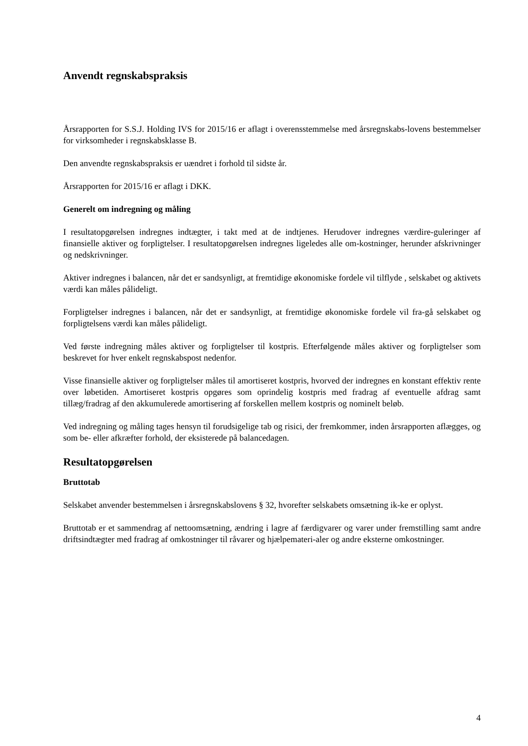Anvendt regnskabspraksis
Årsrapporten for S.S.J. Holding IVS for 2015/16 er aflagt i overensstemmelse med årsregnskabs-lovens bestemmelser for virksomheder i regnskabsklasse B.
Den anvendte regnskabspraksis er uændret i forhold til sidste år.
Årsrapporten for 2015/16 er aflagt i DKK.
Generelt om indregning og måling
I resultatopgørelsen indregnes indtægter, i takt med at de indtjenes. Herudover indregnes værdire-guleringer af finansielle aktiver og forpligtelser. I resultatopgørelsen indregnes ligeledes alle om-kostninger, herunder afskrivninger og nedskrivninger.
Aktiver indregnes i balancen, når det er sandsynligt, at fremtidige økonomiske fordele vil tilflyde , selskabet og aktivets værdi kan måles pålideligt.
Forpligtelser indregnes i balancen, når det er sandsynligt, at fremtidige økonomiske fordele vil fra-gå selskabet og forpligtelsens værdi kan måles pålideligt.
Ved første indregning måles aktiver og forpligtelser til kostpris. Efterfølgende måles aktiver og forpligtelser som beskrevet for hver enkelt regnskabspost nedenfor.
Visse finansielle aktiver og forpligtelser måles til amortiseret kostpris, hvorved der indregnes en konstant effektiv rente over løbetiden. Amortiseret kostpris opgøres som oprindelig kostpris med fradrag af eventuelle afdrag samt tillæg/fradrag af den akkumulerede amortisering af forskellen mellem kostpris og nominelt beløb.
Ved indregning og måling tages hensyn til forudsigelige tab og risici, der fremkommer, inden årsrapporten aflægges, og som be- eller afkræfter forhold, der eksisterede på balancedagen.
Resultatopgørelsen
Bruttotab
Selskabet anvender bestemmelsen i årsregnskabslovens § 32, hvorefter selskabets omsætning ik-ke er oplyst.
Bruttotab er et sammendrag af nettoomsætning, ændring i lagre af færdigvarer og varer under fremstilling samt andre driftsindtægter med fradrag af omkostninger til råvarer og hjælpemateri-aler og andre eksterne omkostninger.
4